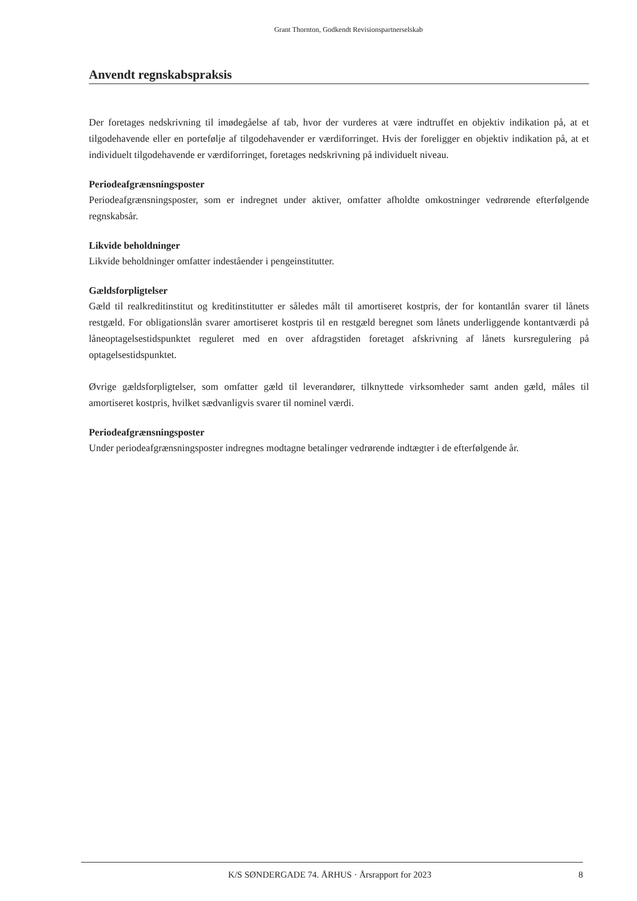Grant Thornton, Godkendt Revisionspartnerselskab
Anvendt regnskabspraksis
Der foretages nedskrivning til imødegåelse af tab, hvor der vurderes at være indtruffet en objektiv indikation på, at et tilgodehavende eller en portefølje af tilgodehavender er værdiforringet. Hvis der foreligger en objektiv indikation på, at et individuelt tilgodehavende er værdiforringet, foretages nedskrivning på individuelt niveau.
Periodeafgrænsningsposter
Periodeafgrænsningsposter, som er indregnet under aktiver, omfatter afholdte omkostninger vedrørende efterfølgende regnskabsår.
Likvide beholdninger
Likvide beholdninger omfatter indeståender i pengeinstitutter.
Gældsforpligtelser
Gæld til realkreditinstitut og kreditinstitutter er således målt til amortiseret kostpris, der for kontantlån svarer til lånets restgæld. For obligationslån svarer amortiseret kostpris til en restgæld beregnet som lånets underliggende kontantværdi på låneoptagelsestidspunktet reguleret med en over afdragstiden foretaget afskrivning af lånets kursregulering på optagelsestidspunktet.
Øvrige gældsforpligtelser, som omfatter gæld til leverandører, tilknyttede virksomheder samt anden gæld, måles til amortiseret kostpris, hvilket sædvanligvis svarer til nominel værdi.
Periodeafgrænsningsposter
Under periodeafgrænsningsposter indregnes modtagne betalinger vedrørende indtægter i de efterfølgende år.
K/S SØNDERGADE 74. ÅRHUS · Årsrapport for 2023 8